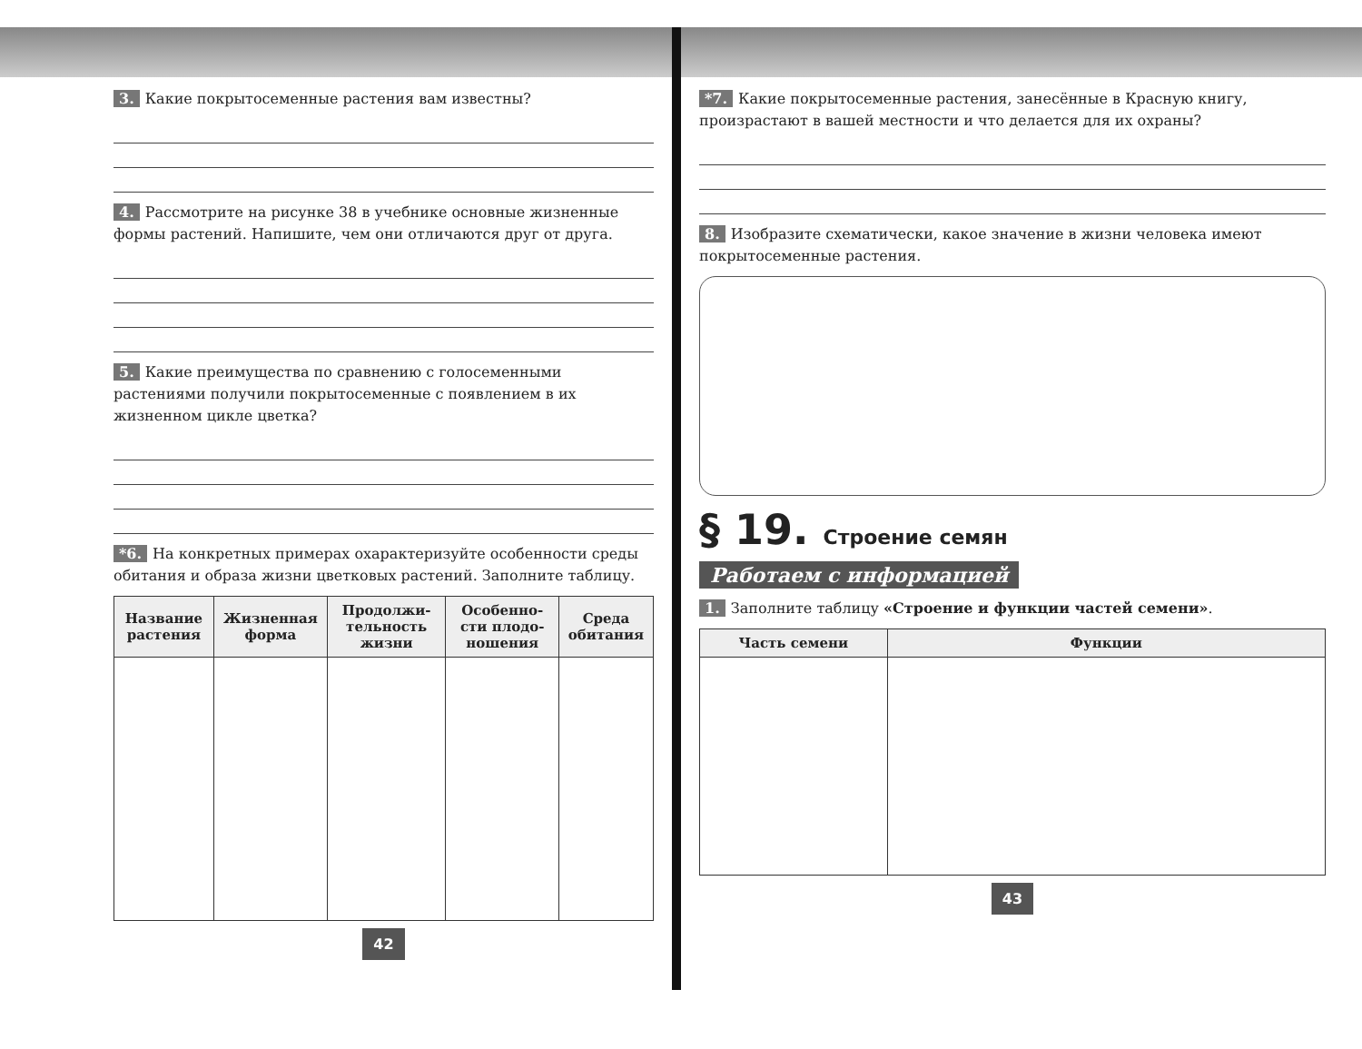3. Какие покрытосеменные растения вам известны?
4. Рассмотрите на рисунке 38 в учебнике основные жизненные формы растений. Напишите, чем они отличаются друг от друга.
5. Какие преимущества по сравнению с голосеменными растениями получили покрытосеменные с появлением в их жизненном цикле цветка?
*6. На конкретных примерах охарактеризуйте особенности среды обитания и образа жизни цветковых растений. Заполните таблицу.
| Название растения | Жизненная форма | Продолжи­тельность жизни | Особенно­сти плодо­ношения | Среда обитания |
| --- | --- | --- | --- | --- |
42
*7. Какие покрытосеменные растения, занесённые в Красную книгу, произрастают в вашей местности и что делается для их охраны?
8. Изобразите схематически, какое значение в жизни человека имеют покрытосеменные растения.
§ 19. Строение семян
Работаем с информацией
1. Заполните таблицу «Строение и функции частей семени».
| Часть семени | Функции |
| --- | --- |
43